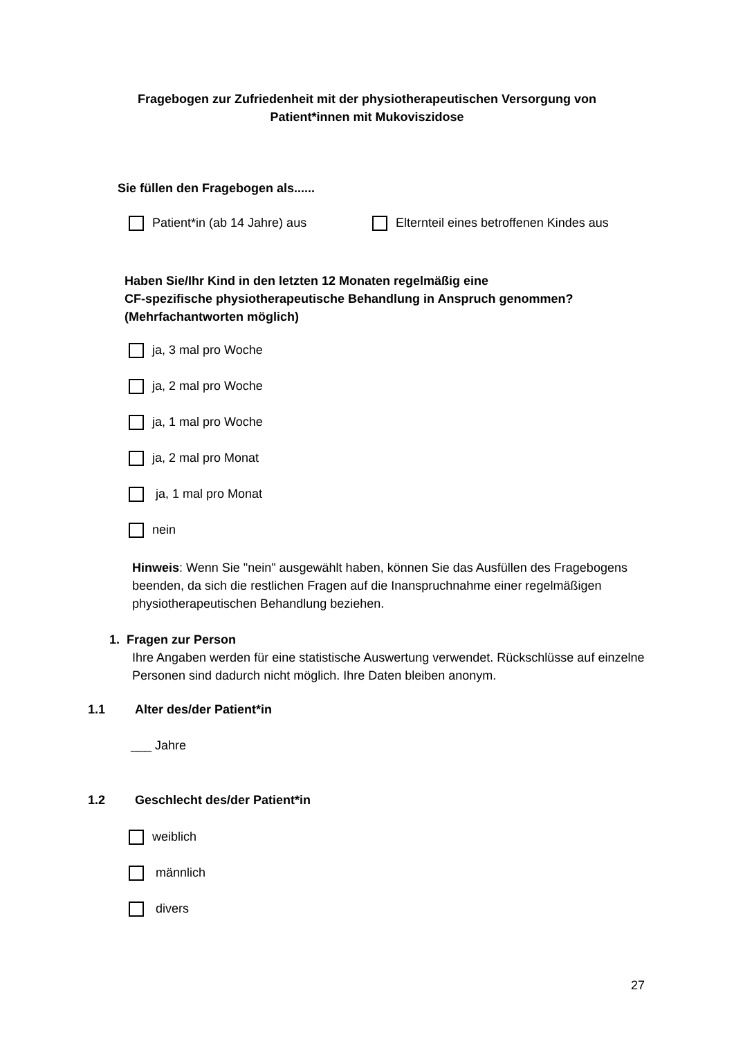Fragebogen zur Zufriedenheit mit der physiotherapeutischen Versorgung von
Patient*innen mit Mukoviszidose
Sie füllen den Fragebogen als......
Patient*in (ab 14 Jahre) aus
Elternteil eines betroffenen Kindes aus
Haben Sie/Ihr Kind in den letzten 12 Monaten regelmäßig eine
CF-spezifische physiotherapeutische Behandlung in Anspruch genommen?
(Mehrfachantworten möglich)
ja, 3 mal pro Woche
ja, 2 mal pro Woche
ja, 1 mal pro Woche
ja, 2 mal pro Monat
ja, 1 mal pro Monat
nein
Hinweis: Wenn Sie "nein" ausgewählt haben, können Sie das Ausfüllen des Fragebogens beenden, da sich die restlichen Fragen auf die Inanspruchnahme einer regelmäßigen physiotherapeutischen Behandlung beziehen.
1. Fragen zur Person
Ihre Angaben werden für eine statistische Auswertung verwendet. Rückschlüsse auf einzelne Personen sind dadurch nicht möglich. Ihre Daten bleiben anonym.
1.1 Alter des/der Patient*in
___ Jahre
1.2 Geschlecht des/der Patient*in
weiblich
männlich
divers
27